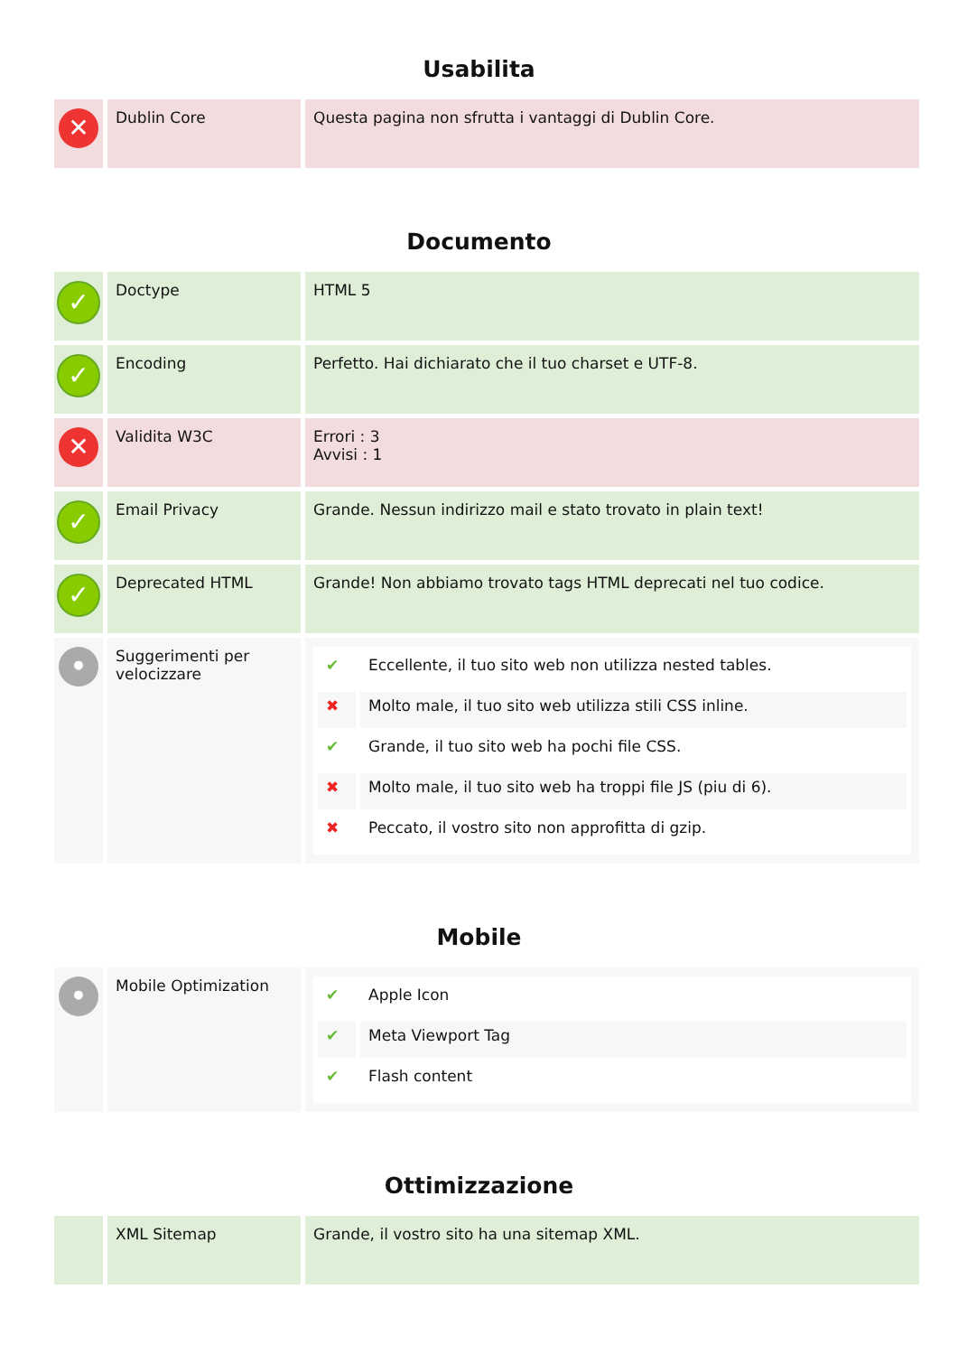Usabilita
| ✕ | Dublin Core | Questa pagina non sfrutta i vantaggi di Dublin Core. |
Documento
| ✓ | Doctype | HTML 5 |
| ✓ | Encoding | Perfetto. Hai dichiarato che il tuo charset e UTF-8. |
| ✕ | Validita W3C | Errori : 3 Avvisi : 1 |
| ✓ | Email Privacy | Grande. Nessun indirizzo mail e stato trovato in plain text! |
| ✓ | Deprecated HTML | Grande! Non abbiamo trovato tags HTML deprecati nel tuo codice. |
| • | Suggerimenti per velocizzare | / ✔ / Eccellente, il tuo sito web non utilizza nested tables. / / ✖ / Molto male, il tuo sito web utilizza stili CSS inline. / / ✔ / Grande, il tuo sito web ha pochi file CSS. / / ✖ / Molto male, il tuo sito web ha troppi file JS (piu di 6). / / ✖ / Peccato, il vostro sito non approfitta di gzip. / |
Mobile
| • | Mobile Optimization | / ✔ / Apple Icon / / ✔ / Meta Viewport Tag / / ✔ / Flash content / |
Ottimizzazione
| | XML Sitemap | Grande, il vostro sito ha una sitemap XML. |